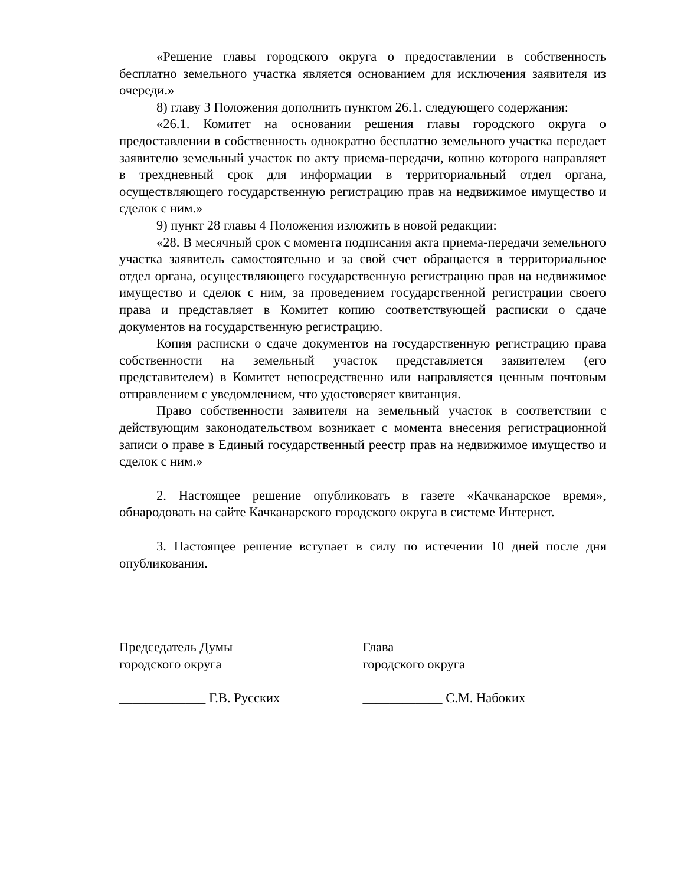«Решение главы городского округа о предоставлении в собственность бесплатно земельного участка является основанием для исключения заявителя из очереди.»
8) главу 3 Положения дополнить пунктом 26.1. следующего содержания:
«26.1. Комитет на основании решения главы городского округа о предоставлении в собственность однократно бесплатно земельного участка передает заявителю земельный участок по акту приема-передачи, копию которого направляет в трехдневный срок для информации в территориальный отдел органа, осуществляющего государственную регистрацию прав на недвижимое имущество и сделок с ним.»
9) пункт 28 главы 4 Положения изложить в новой редакции:
«28. В месячный срок с момента подписания акта приема-передачи земельного участка заявитель самостоятельно и за свой счет обращается в территориальное отдел органа, осуществляющего государственную регистрацию прав на недвижимое имущество и сделок с ним, за проведением государственной регистрации своего права и представляет в Комитет копию соответствующей расписки о сдаче документов на государственную регистрацию.
Копия расписки о сдаче документов на государственную регистрацию права собственности на земельный участок представляется заявителем (его представителем) в Комитет непосредственно или направляется ценным почтовым отправлением с уведомлением, что удостоверяет квитанция.
Право собственности заявителя на земельный участок в соответствии с действующим законодательством возникает с момента внесения регистрационной записи о праве в Единый государственный реестр прав на недвижимое имущество и сделок с ним.»
2. Настоящее решение опубликовать в газете «Качканарское время», обнародовать на сайте Качканарского городского округа в системе Интернет.
3. Настоящее решение вступает в силу по истечении 10 дней после дня опубликования.
Председатель Думы
городского округа
Глава
городского округа
_____________ Г.В. Русских ____________ С.М. Набоких